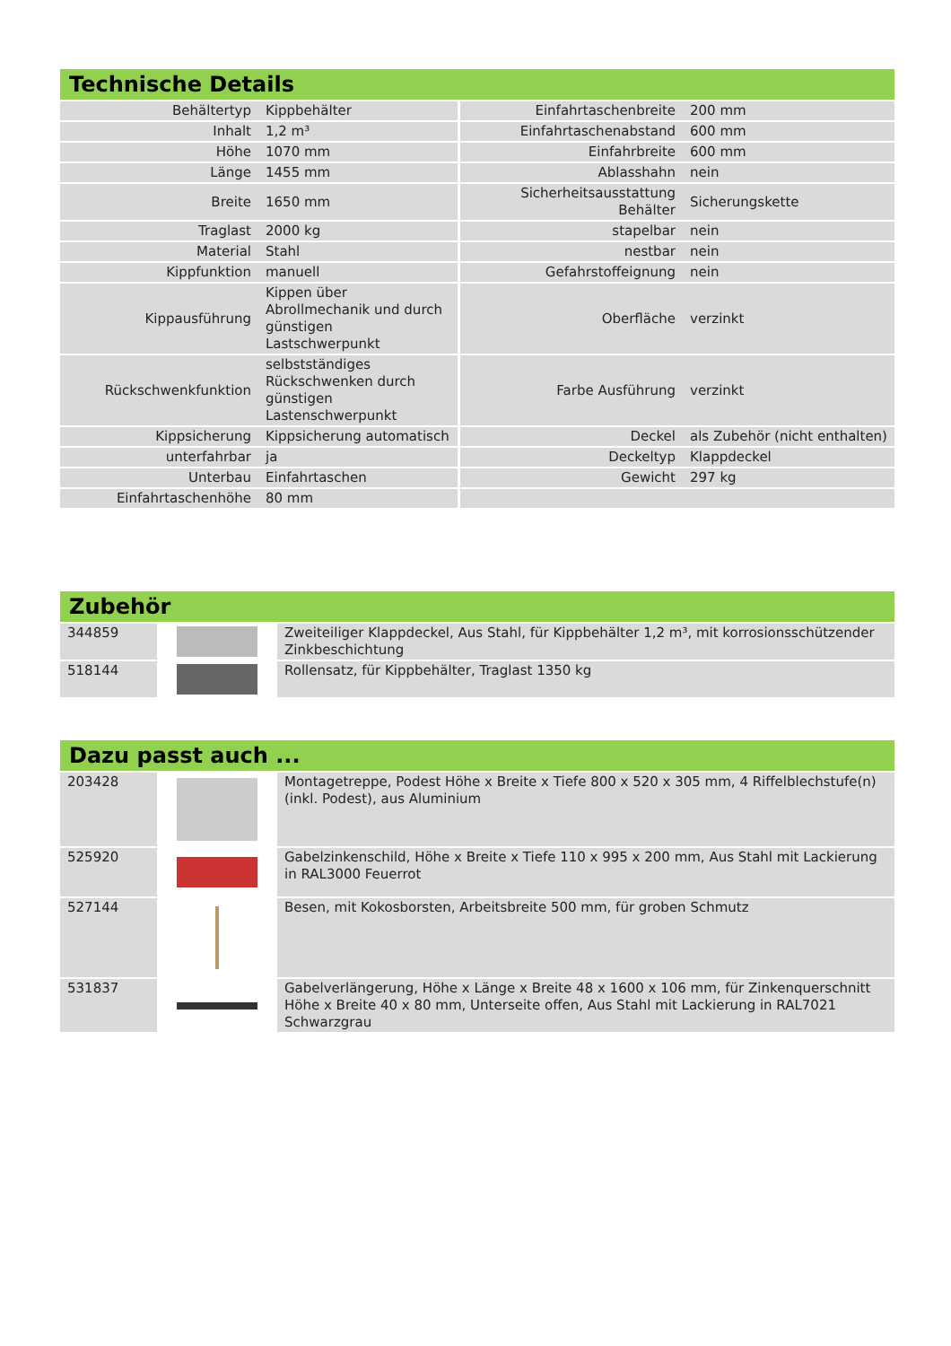Technische Details
| Behältertyp | Kippbehälter | Einfahrtaschenbreite | 200 mm |
| Inhalt | 1,2 m³ | Einfahrtaschenabstand | 600 mm |
| Höhe | 1070 mm | Einfahrbreite | 600 mm |
| Länge | 1455 mm | Ablasshahn | nein |
| Breite | 1650 mm | Sicherheitsausstattung Behälter | Sicherungskette |
| Traglast | 2000 kg | stapelbar | nein |
| Material | Stahl | nestbar | nein |
| Kippfunktion | manuell | Gefahrstoffeignung | nein |
| Kippausführung | Kippen über Abrollmechanik und durch günstigen Lastschwerpunkt | Oberfläche | verzinkt |
| Rückschwenkfunktion | selbstständiges Rückschwenken durch günstigen Lastenschwerpunkt | Farbe Ausführung | verzinkt |
| Kippsicherung | Kippsicherung automatisch | Deckel | als Zubehör (nicht enthalten) |
| unterfahrbar | ja | Deckeltyp | Klappdeckel |
| Unterbau | Einfahrtaschen | Gewicht | 297 kg |
| Einfahrtaschenhöhe | 80 mm | | |
Zubehör
| 344859 | | Zweiteiliger Klappdeckel, Aus Stahl, für Kippbehälter 1,2 m³, mit korrosionsschützender Zinkbeschichtung |
| 518144 | | Rollensatz, für Kippbehälter, Traglast 1350 kg |
Dazu passt auch ...
| 203428 | | Montagetreppe, Podest Höhe x Breite x Tiefe 800 x 520 x 305 mm, 4 Riffelblechstufe(n) (inkl. Podest), aus Aluminium |
| 525920 | | Gabelzinkenschild, Höhe x Breite x Tiefe 110 x 995 x 200 mm, Aus Stahl mit Lackierung in RAL3000 Feuerrot |
| 527144 | | Besen, mit Kokosborsten, Arbeitsbreite 500 mm, für groben Schmutz |
| 531837 | | Gabelverlängerung, Höhe x Länge x Breite 48 x 1600 x 106 mm, für Zinkenquerschnitt Höhe x Breite 40 x 80 mm, Unterseite offen, Aus Stahl mit Lackierung in RAL7021 Schwarzgrau |